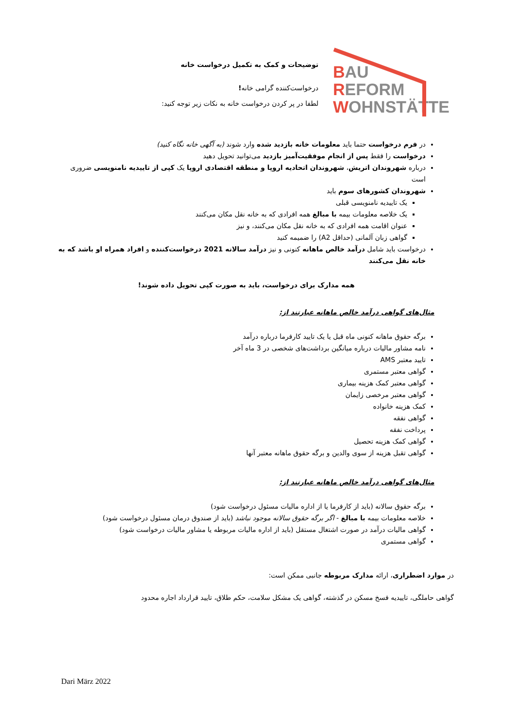BAU
REFORM
WOHNSTÄTTE
توضیحات و کمک به تکمیل درخواست خانه
درخواست‌کننده گرامی خانه!
لطفا در پر کردن درخواست خانه به نکات زیر توجه کنید:
در فرم درخواست حتما باید معلومات خانه بازدید شده وارد شوند (به آگهی خانه نگاه کنید)
درخواست را فقط پس از انجام موفقیت‌آمیز بازدید می‌توانید تحویل دهید
درباره شهروندان اتریش، شهروندان اتحادیه اروپا و منطقه اقتصادی اروپا یک کپی از تاییدیه نامنویسی ضروری است
شهروندان کشورهای سوم باید
یک تاییدیه نامنویسی قبلی
یک خلاصه معلومات بیمه با مبالغ همه افرادی که به خانه نقل مکان می‌کنند
عنوان اقامت همه افرادی که به خانه نقل مکان می‌کنند، و نیز
گواهی زبان آلمانی (حداقل A2) را ضمیمه کنید
درخواست باید شامل درآمد خالص ماهانه کنونی و نیز درآمد سالانه 2021 درخواست‌کننده و افراد همراه او باشد که به خانه نقل می‌کنند
همه مدارک برای درخواست، باید به صورت کپی تحویل داده شوند!
مثال‌های گواهی درآمد خالص ماهانه عبارتند از:
برگه حقوق ماهانه کنونی ماه قبل یا یک تایید کارفرما درباره درآمد
نامه مشاور مالیات درباره میانگین برداشت‌های شخصی در 3 ماه آخر
تایید معتبر AMS
گواهی معتبر مستمری
گواهی معتبر کمک هزینه بیماری
گواهی معتبر مرخصی زایمان
کمک هزینه خانواده
گواهی نفقه
پرداخت نفقه
گواهی کمک هزینه تحصیل
گواهی تقبل هزینه از سوی والدین و برگه حقوق ماهانه معتبر آنها
مثال‌های گواهی درآمد خالص ماهانه عبارتند از:
برگه حقوق سالانه (باید از کارفرما یا از اداره مالیات مسئول درخواست شود)
خلاصه معلومات بیمه با مبالغ - اگر برگه حقوق سالانه موجود نباشد (باید از صندوق درمان مسئول درخواست شود)
گواهی مالیات درآمد در صورت اشتغال مستقل (باید از اداره مالیات مربوطه یا مشاور مالیات درخواست شود)
گواهی مستمری
در موارد اضطراری، ارائه مدارک مربوطه جانبی ممکن است:
گواهی حاملگی، تاییدیه فسخ مسکن در گذشته، گواهی یک مشکل سلامت، حکم طلاق، تایید قرارداد اجاره محدود
Dari März 2022